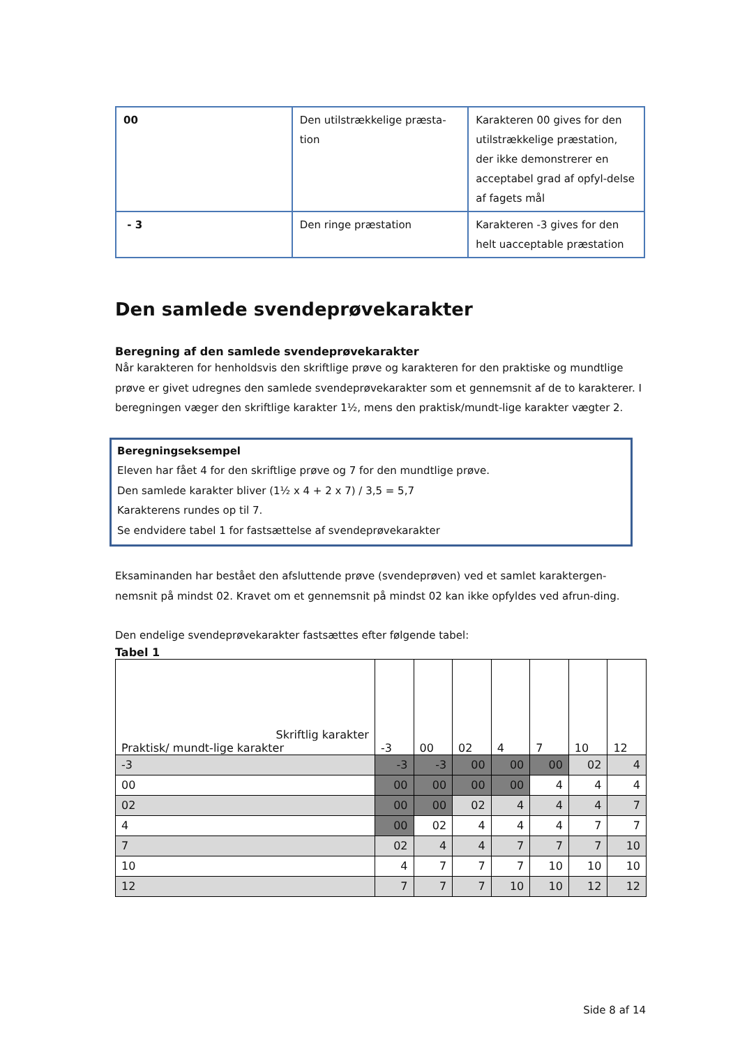| 00 | Den utilstrækkelige præsta-tion | Karakteren 00 gives for den utilstrækkelige præstation, der ikke demonstrerer en acceptabel grad af opfyl-delse af fagets mål |
| - 3 | Den ringe præstation | Karakteren -3 gives for den helt uacceptable præstation |
Den samlede svendeprøvekarakter
Beregning af den samlede svendeprøvekarakter
Når karakteren for henholdsvis den skriftlige prøve og karakteren for den praktiske og mundtlige prøve er givet udregnes den samlede svendeprøvekarakter som et gennemsnit af de to karakterer. I beregningen væger den skriftlige karakter 1½, mens den praktisk/mundt-lige karakter vægter 2.
Beregningseksempel
Eleven har fået 4 for den skriftlige prøve og 7 for den mundtlige prøve.
Den samlede karakter bliver (1½ x 4 + 2 x 7) / 3,5 = 5,7
Karakterens rundes op til 7.
Se endvidere tabel 1 for fastsættelse af svendeprøvekarakter
Eksaminanden har bestået den afsluttende prøve (svendeprøven) ved et samlet karaktergen-nemsnit på mindst 02. Kravet om et gennemsnit på mindst 02 kan ikke opfyldes ved afrun-ding.
Den endelige svendeprøvekarakter fastsættes efter følgende tabel:
Tabel 1
| Skriftlig karakter Praktisk/ mundt-lige karakter | -3 | 00 | 02 | 4 | 7 | 10 | 12 |
| -3 | -3 | -3 | 00 | 00 | 00 | 02 | 4 |
| 00 | 00 | 00 | 00 | 00 | 4 | 4 | 4 |
| 02 | 00 | 00 | 02 | 4 | 4 | 4 | 7 |
| 4 | 00 | 02 | 4 | 4 | 4 | 7 | 7 |
| 7 | 02 | 4 | 4 | 7 | 7 | 7 | 10 |
| 10 | 4 | 7 | 7 | 7 | 10 | 10 | 10 |
| 12 | 7 | 7 | 7 | 10 | 10 | 12 | 12 |
Side 8 af 14